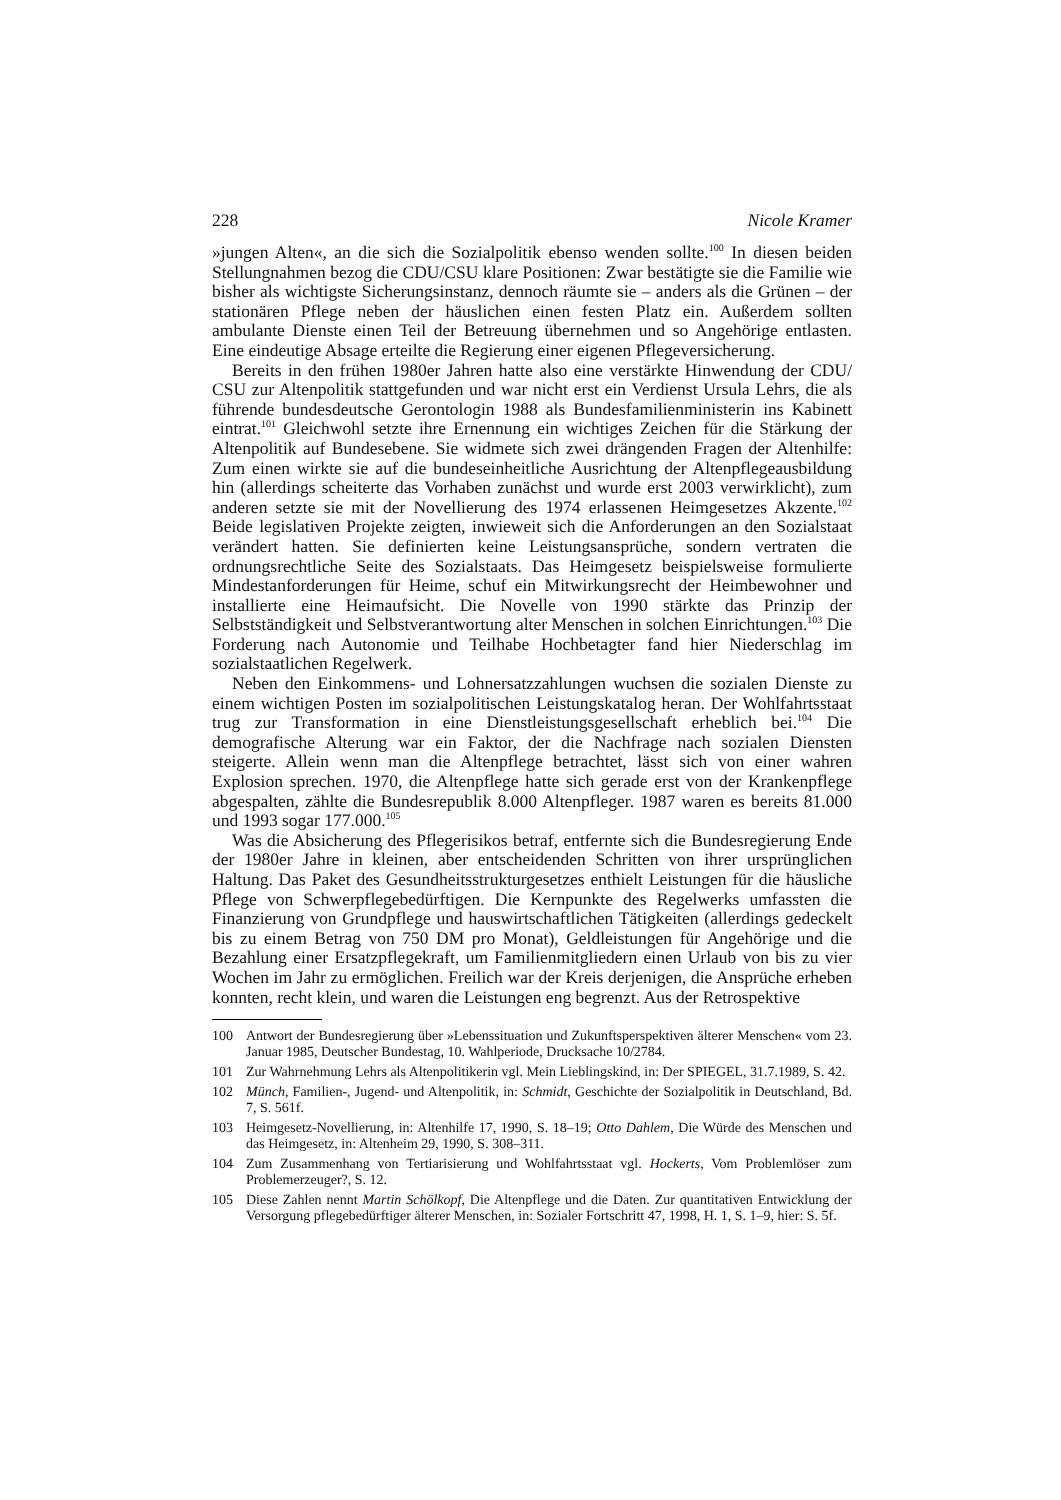228 Nicole Kramer
»jungen Alten«, an die sich die Sozialpolitik ebenso wenden sollte.<sup>100</sup> In diesen beiden Stellungnahmen bezog die CDU/CSU klare Positionen: Zwar bestätigte sie die Familie wie bisher als wichtigste Sicherungsinstanz, dennoch räumte sie – anders als die Grünen – der stationären Pflege neben der häuslichen einen festen Platz ein. Außerdem sollten ambulante Dienste einen Teil der Betreuung übernehmen und so Angehörige entlasten. Eine eindeutige Absage erteilte die Regierung einer eigenen Pflegeversicherung.
Bereits in den frühen 1980er Jahren hatte also eine verstärkte Hinwendung der CDU/ CSU zur Altenpolitik stattgefunden und war nicht erst ein Verdienst Ursula Lehrs, die als führende bundesdeutsche Gerontologin 1988 als Bundesfamilienministerin ins Kabinett eintrat.<sup>101</sup> Gleichwohl setzte ihre Ernennung ein wichtiges Zeichen für die Stärkung der Altenpolitik auf Bundesebene. Sie widmete sich zwei drängenden Fragen der Altenhilfe: Zum einen wirkte sie auf die bundeseinheitliche Ausrichtung der Altenpflegeausbildung hin (allerdings scheiterte das Vorhaben zunächst und wurde erst 2003 verwirklicht), zum anderen setzte sie mit der Novellierung des 1974 erlassenen Heimgesetzes Akzente.<sup>102</sup> Beide legislativen Projekte zeigten, inwieweit sich die Anforderungen an den Sozialstaat verändert hatten. Sie definierten keine Leistungsansprüche, sondern vertraten die ordnungsrechtliche Seite des Sozialstaats. Das Heimgesetz beispielsweise formulierte Mindestanforderungen für Heime, schuf ein Mitwirkungsrecht der Heimbewohner und installierte eine Heimaufsicht. Die Novelle von 1990 stärkte das Prinzip der Selbstständigkeit und Selbstverantwortung alter Menschen in solchen Einrichtungen.<sup>103</sup> Die Forderung nach Autonomie und Teilhabe Hochbetagter fand hier Niederschlag im sozialstaatlichen Regelwerk.
Neben den Einkommens- und Lohnersatzzahlungen wuchsen die sozialen Dienste zu einem wichtigen Posten im sozialpolitischen Leistungskatalog heran. Der Wohlfahrtsstaat trug zur Transformation in eine Dienstleistungsgesellschaft erheblich bei.<sup>104</sup> Die demografische Alterung war ein Faktor, der die Nachfrage nach sozialen Diensten steigerte. Allein wenn man die Altenpflege betrachtet, lässt sich von einer wahren Explosion sprechen. 1970, die Altenpflege hatte sich gerade erst von der Krankenpflege abgespalten, zählte die Bundesrepublik 8.000 Altenpfleger. 1987 waren es bereits 81.000 und 1993 sogar 177.000.<sup>105</sup>
Was die Absicherung des Pflegerisikos betraf, entfernte sich die Bundesregierung Ende der 1980er Jahre in kleinen, aber entscheidenden Schritten von ihrer ursprünglichen Haltung. Das Paket des Gesundheitsstrukturgesetzes enthielt Leistungen für die häusliche Pflege von Schwerpflegebedürftigen. Die Kernpunkte des Regelwerks umfassten die Finanzierung von Grundpflege und hauswirtschaftlichen Tätigkeiten (allerdings gedeckelt bis zu einem Betrag von 750 DM pro Monat), Geldleistungen für Angehörige und die Bezahlung einer Ersatzpflegekraft, um Familienmitgliedern einen Urlaub von bis zu vier Wochen im Jahr zu ermöglichen. Freilich war der Kreis derjenigen, die Ansprüche erheben konnten, recht klein, und waren die Leistungen eng begrenzt. Aus der Retrospektive
100 Antwort der Bundesregierung über »Lebenssituation und Zukunftsperspektiven älterer Menschen« vom 23. Januar 1985, Deutscher Bundestag, 10. Wahlperiode, Drucksache 10/2784.
101 Zur Wahrnehmung Lehrs als Altenpolitikerin vgl. Mein Lieblingskind, in: Der SPIEGEL, 31.7.1989, S. 42.
102 Münch, Familien-, Jugend- und Altenpolitik, in: Schmidt, Geschichte der Sozialpolitik in Deutschland, Bd. 7, S. 561f.
103 Heimgesetz-Novellierung, in: Altenhilfe 17, 1990, S. 18–19; Otto Dahlem, Die Würde des Menschen und das Heimgesetz, in: Altenheim 29, 1990, S. 308–311.
104 Zum Zusammenhang von Tertiarisierung und Wohlfahrtsstaat vgl. Hockerts, Vom Problemlöser zum Problemerzeuger?, S. 12.
105 Diese Zahlen nennt Martin Schölkopf, Die Altenpflege und die Daten. Zur quantitativen Entwicklung der Versorgung pflegebedürftiger älterer Menschen, in: Sozialer Fortschritt 47, 1998, H. 1, S. 1–9, hier: S. 5f.